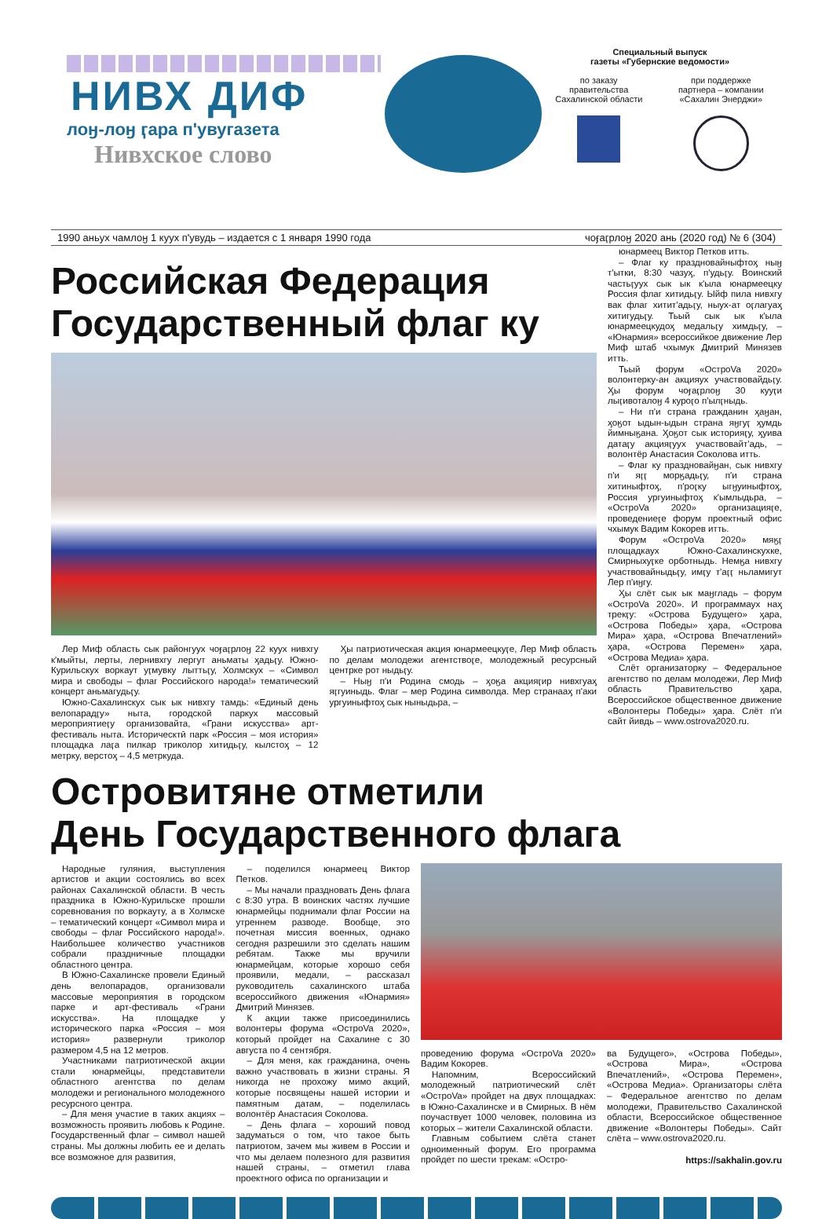НИВХ ДИФ
лоӈ-лоӈ ӷара п'увугазета
Нивхское слово
Специальный выпуск
газеты «Губернские ведомости»
по заказу
правительства
Сахалинской области
при поддержке
партнера – компании
«Сахалин Энерджи»
1990 аньух чамлоӈ 1 куух п'увудь – издается с 1 января 1990 года чоӻаӷрлоӈ 2020 ань (2020 год) № 6 (304)
Российская Федерация Государственный флаг ку
Лер Миф область сык районгуух чоӻаӷрлоӈ 22 кууx нивхгу к'мыйты, лерты, лернивхгу лергут аньматы ӽадьӷу. Южно-Курильскух воркаут уӷмувку лыттьӷу, Холмскух – «Символ мира и свободы – флаг Российского народа!» тематический концерт аньмагудьӷу.
Южно-Сахалинскух сык ык нивхгу тамдь: «Единый день велопарадӷу» ныта, городской паркух массовый мероприятиеӷу организовайта, «Грани искусства» арт-фестиваль ныта. Историческтӣ парк «Россия – моя история» площадка лаӷа пилкар триколор хитидьӷу, кылстоӽ – 12 метрку, верстоӽ – 4,5 метркуда.
Ӽы патриотическая акция юнармеецкуӷе, Лер Миф область по делам молодежи агентствоӷе, молодежный ресурсный центрке рот ныдьӷу.
– Ныӈ п'и Родина смодь – ӽоӄа акцияӷир нивхгуаӽ яӷгуиныдь. Флаг – мер Родина символда. Мер странааӽ п'аки ургуиныфтоӽ сык ныныдьра, –
юнармеец Виктор Петков итть.
– Флаг ку праздновайныфтоӽ ныӈ т'ытки, 8:30 чазуӽ, п'удьӷу. Воинский частьӷуух сык ык к'ыла юнармеецку Россия флаг хитидьӷу. Ыйф пила нивхгу вак флаг хитит'адьӷу, ныух-ат оӷлагуаӽ хитигудьӷу. Тьый сык ык к'ыла юнармеецкудоӽ медальӷу химдьӷу, – «Юнармия» всероссийкое движение Лер Миф штаб чхымук Дмитрий Минязев итть.
Тьый форум «ОстроVa 2020» волонтерку-ан акцияух участвовайдьӷу. Ӽы форум чоӻаӷрлоӈ 30 кууӷи лыӷивоталоӈ 4 куроӷо п'ылӷныдь.
– Ни п'и страна гражданин ӽаӈан, ӽоӄот ыдын-ыдын страна яӈгуӷ ӽумдь йимныӄана. Ӽоӄот сык историяӷу, ӽуива датаӷу акцияӷуух участвовайт'адь, – волонтёр Анастасия Соколова итть.
– Флаг ку праздновайӈан, сык нивхгу п'и яӷӷ морӄадьӷу, п'и страна хитиныфтоӽ, п'роӷку ыгӈуиныфтоӽ, Россия ургуиныфтоӽ к'ымлыдьра, – «ОстроVa 2020» организацияӷе, проведениеӷе форум проектный офис чхымук Вадим Кокорев итть.
Форум «ОстроVa 2020» мяӄӷ площадкаух Южно-Сахалинскухке, Смирныхуӷке орботныдь. Немӄа нивхгу участвовайныдьӷу, имӷу т'аӷӷ ньламигут Лер п'иӈгу.
Ӽы слёт сык ык маӈглaдь – форум «ОстроVa 2020». И программаух наӽ трекӷу: «Острова Будущего» ӽара, «Острова Победы» ӽара, «Острова Мира» ӽара, «Острова Впечатлений» ӽара, «Острова Перемен» ӽара, «Острова Медиа» ӽара.
Слёт организаторку – Федеральное агентство по делам молодежи, Лер Миф область Правительство ӽара, Всероссийское общественное движение «Волонтеры Победы» ӽара. Слёт п'и сайт йивдь – www.ostrova2020.ru.
Островитяне отметили
День Государственного флага
Народные гуляния, выступления артистов и акции состоялись во всех районах Сахалинской области. В честь праздника в Южно-Курильске прошли соревнования по воркауту, а в Холмске – тематический концерт «Символ мира и свободы – флаг Российского народа!». Наибольшее количество участников собрали праздничные площадки областного центра.
В Южно-Сахалинске провели Единый день велопарадов, организовали массовые мероприятия в городском парке и арт-фестиваль «Грани искусства». На площадке у исторического парка «Россия – моя история» развернули триколор размером 4,5 на 12 метров.
Участниками патриотической акции стали юнармейцы, представители областного агентства по делам молодежи и регионального молодежного ресурсного центра.
– Для меня участие в таких акциях – возможность проявить любовь к Родине. Государственный флаг – символ нашей страны. Мы должны любить ее и делать все возможное для развития,
– поделился юнармеец Виктор Петков.
– Мы начали праздновать День флага с 8:30 утра. В воинских частях лучшие юнармейцы поднимали флаг России на утреннем разводе. Вообще, это почетная миссия военных, однако сегодня разрешили это сделать нашим ребятам. Также мы вручили юнармейцам, которые хорошо себя проявили, медали, – рассказал руководитель сахалинского штаба всероссийкого движения «Юнармия» Дмитрий Минязев.
К акции также присоединились волонтеры форума «ОстроVa 2020», который пройдет на Сахалине с 30 августа по 4 сентября.
– Для меня, как гражданина, очень важно участвовать в жизни страны. Я никогда не прохожу мимо акций, которые посвящены нашей истории и памятным датам, – поделилась волонтёр Анастасия Соколова.
– День флага – хороший повод задуматься о том, что такое быть патриотом, зачем мы живем в России и что мы делаем полезного для развития нашей страны, – отметил глава проектного офиса по организации и
проведению форума «ОстроVa 2020» Вадим Кокорев.
Напомним, Всероссийский молодежный патриотический слёт «ОстроVa» пройдет на двух площадках: в Южно-Сахалинске и в Смирных. В нём поучаствует 1000 человек, половина из которых – жители Сахалинской области.
Главным событием слёта станет одноименный форум. Его программа пройдет по шести трекам: «Остро-
ва Будущего», «Острова Победы», «Острова Мира», «Острова Впечатлений», «Острова Перемен», «Острова Медиа». Организаторы слёта – Федеральное агентство по делам молодежи, Правительство Сахалинской области, Всероссийское общественное движение «Волонтеры Победы». Сайт слёта – www.ostrova2020.ru.
https://sakhalin.gov.ru